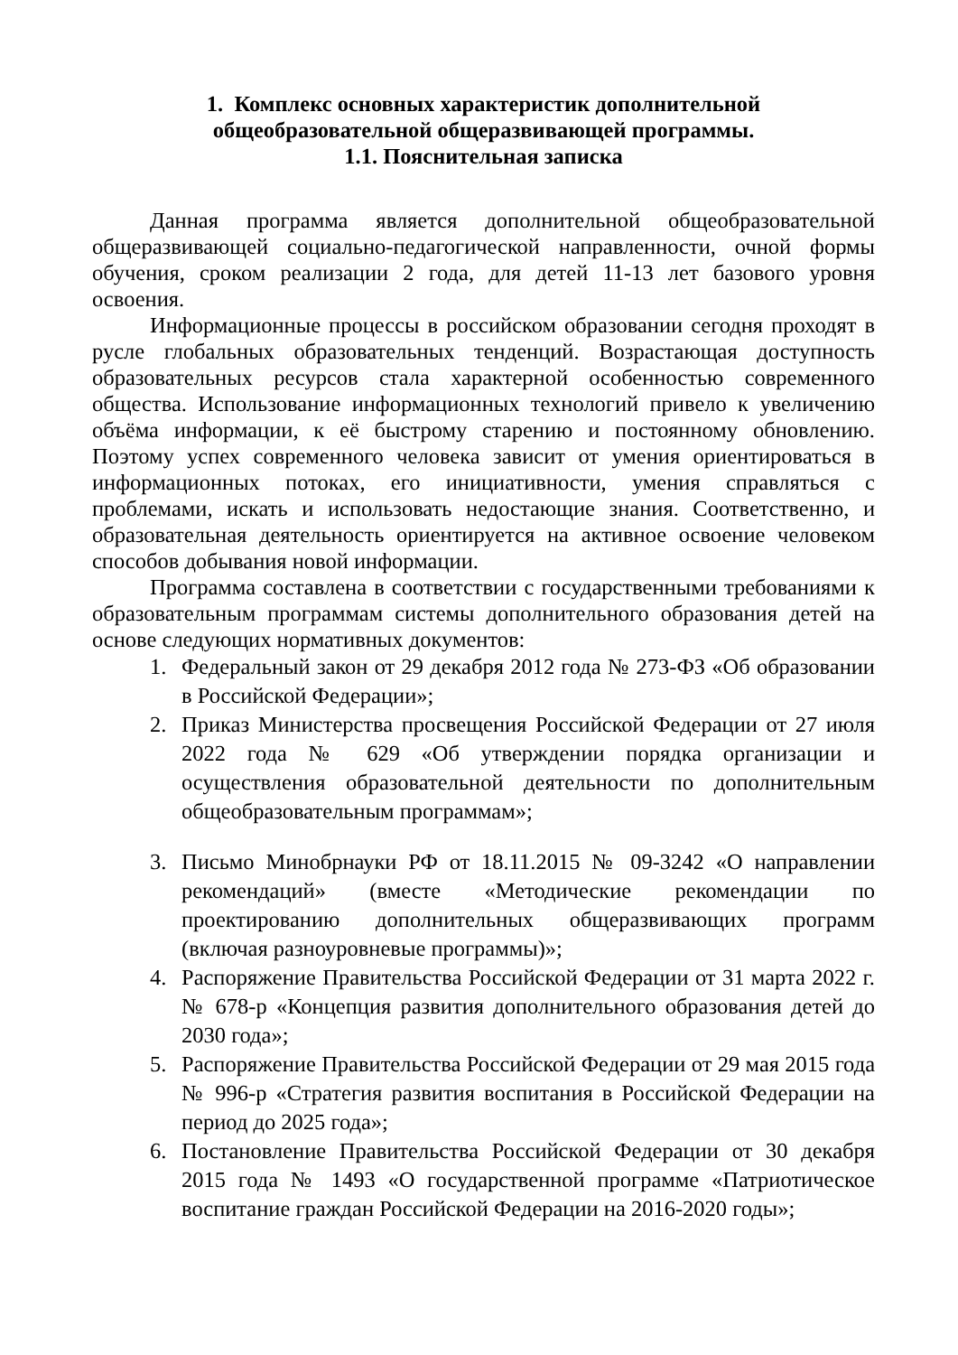1. Комплекс основных характеристик дополнительной
общеобразовательной общеразвивающей программы.
1.1. Пояснительная записка
Данная программа является дополнительной общеобразовательной общеразвивающей социально-педагогической направленности, очной формы обучения, сроком реализации 2 года, для детей 11-13 лет базового уровня освоения.
Информационные процессы в российском образовании сегодня проходят в русле глобальных образовательных тенденций. Возрастающая доступность образовательных ресурсов стала характерной особенностью современного общества. Использование информационных технологий привело к увеличению объёма информации, к её быстрому старению и постоянному обновлению. Поэтому успех современного человека зависит от умения ориентироваться в информационных потоках, его инициативности, умения справляться с проблемами, искать и использовать недостающие знания. Соответственно, и образовательная деятельность ориентируется на активное освоение человеком способов добывания новой информации.
Программа составлена в соответствии с государственными требованиями к образовательным программам системы дополнительного образования детей на основе следующих нормативных документов:
1. Федеральный закон от 29 декабря 2012 года № 273-ФЗ «Об образовании в Российской Федерации»;
2. Приказ Министерства просвещения Российской Федерации от 27 июля 2022 года № 629 «Об утверждении порядка организации и осуществления образовательной деятельности по дополнительным общеобразовательным программам»;
3. Письмо Минобрнауки РФ от 18.11.2015 № 09-3242 «О направлении рекомендаций» (вместе «Методические рекомендации по проектированию дополнительных общеразвивающих программ (включая разноуровневые программы)»;
4. Распоряжение Правительства Российской Федерации от 31 марта 2022 г. № 678-р «Концепция развития дополнительного образования детей до 2030 года»;
5. Распоряжение Правительства Российской Федерации от 29 мая 2015 года № 996-р «Стратегия развития воспитания в Российской Федерации на период до 2025 года»;
6. Постановление Правительства Российской Федерации от 30 декабря 2015 года № 1493 «О государственной программе «Патриотическое воспитание граждан Российской Федерации на 2016-2020 годы»;